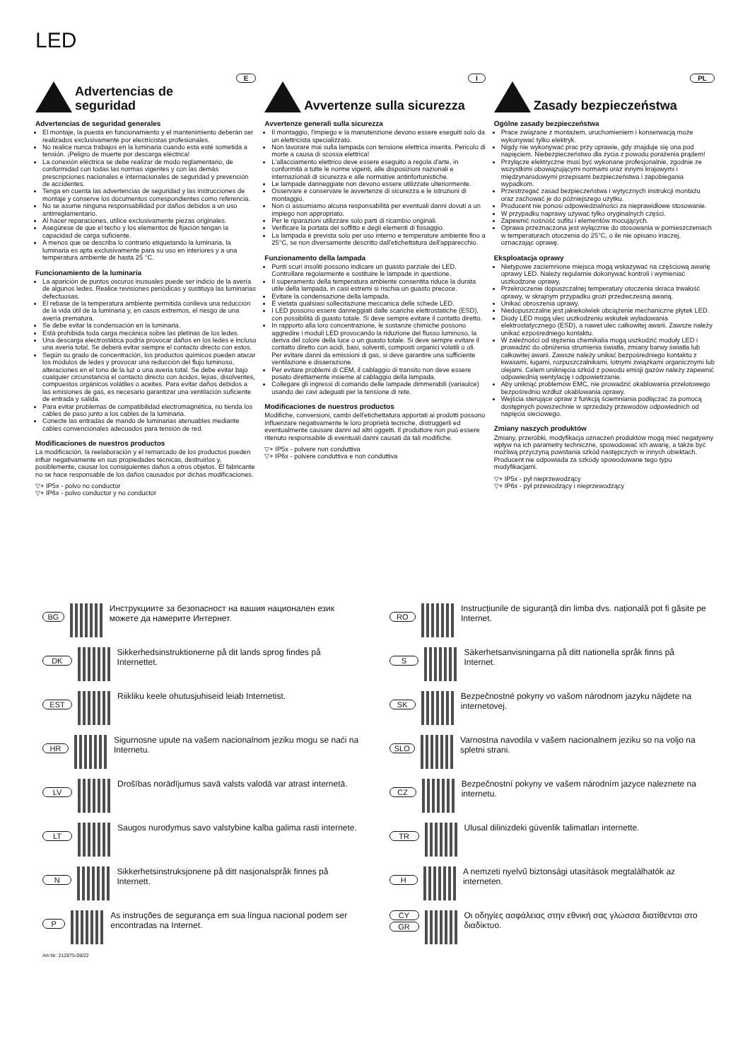LED
E
Advertencias de seguridad
Advertencias de seguridad generales
El montaje, la puesta en funcionamiento y el mantenimiento deberán ser realizados exclusivamente por electricistas profesionales.
No realice nunca trabajos en la luminaria cuando esta esté sometida a tensión. ¡Peligro de muerte por descarga eléctrica!
La conexión eléctrica se debe realizar de modo reglamentario, de conformidad con todas las normas vigentes y con las demás prescripciones nacionales e internacionales de seguridad y prevención de accidentes.
Tenga en cuenta las advertencias de seguridad y las instrucciones de montaje y conserve los documentos correspondientes como referencia.
No se asume ninguna responsabilidad por daños debidos a un uso antirreglamentario.
Al hacer reparaciones, utilice exclusivamente piezas originales.
Asegúrese de que el techo y los elementos de fijación tengan la capacidad de carga suficiente.
A menos que se describa lo contrario etiquetando la luminaria, la luminaria es apta exclusivamente para su uso en interiores y a una temperatura ambiente de hasta 25 °C.
Funcionamiento de la luminaria
La aparición de puntos oscuros inusuales puede ser indicio de la avería de algunos ledes. Realice revisiones periódicas y sustituya las luminarias defectuosas.
El rebase de la temperatura ambiente permitida conlleva una reducción de la vida útil de la luminaria y, en casos extremos, el riesgo de una avería prematura.
Se debe evitar la condensación en la luminaria.
Está prohibida toda carga mecánica sobre las pletinas de los ledes.
Una descarga electrostática podría provocar daños en los ledes e incluso una avería total. Se deberá evitar siempre el contacto directo con estos.
Según su grado de concentración, los productos químicos pueden atacar los módulos de ledes y provocar una reducción del flujo luminoso, alteraciones en el tono de la luz o una avería total. Se debe evitar bajo cualquier circunstancia el contacto directo con ácidos, lejías, disolventes, compuestos orgánicos volátiles o aceites. Para evitar daños debidos a las emisiones de gas, es necesario garantizar una ventilación suficiente de entrada y salida.
Para evitar problemas de compatibilidad electromagnética, no tienda los cables de paso junto a los cables de la luminaria.
Conecte las entradas de mando de luminarias atenuables mediante cables convencionales adecuados para tensión de red.
Modificaciones de nuestros productos
La modificación, la reelaboración y el remarcado de los productos pueden influir negativamente en sus propiedades técnicas, destruirlos y, posiblemente, causar los consiguientes daños a otros objetos. El fabricante no se hace responsable de los daños causados por dichas modificaciones.
▽+ IP5x - polvo no conductor
▽+ IP6x - polvo conductor y no conductor
I
Avvertenze sulla sicurezza
Avvertenze generali sulla sicurezza
Il montaggio, l'impiego e la manutenzione devono essere eseguiti solo da un elettricista specializzato.
Non lavorare mai sulla lampada con tensione elettrica inserita. Pericolo di morte a causa di scossa elettrica!
L'allacciamento elettrico deve essere eseguito a regola d'arte, in conformità a tutte le norme vigenti, alle disposizioni nazionali e internazionali di sicurezza e alle normative antinfortunistiche.
Le lampade danneggiate non devono essere utilizzate ulteriormente.
Osservare e conservare le avvertenze di sicurezza e le istruzioni di montaggio.
Non ci assumiamo alcuna responsabilità per eventuali danni dovuti a un impiego non appropriato.
Per le riparazioni utilizzare solo parti di ricambio originali.
Verificare la portata del soffitto e degli elementi di fissaggio.
La lampada è prevista solo per uso interno e temperature ambiente fino a 25°C, se non diversamente descritto dall'etichettatura dell'apparecchio.
Funzionamento della lampada
Punti scuri insoliti possono indicare un guasto parziale dei LED. Controllare regolarmente e sostituire le lampade in questione.
Il superamento della temperatura ambiente consentita riduce la durata utile della lampada, in casi estremi si rischia un guasto precoce.
Evitare la condensazione della lampada.
È vietata qualsiasi sollecitazione meccanica delle schede LED.
I LED possono essere danneggiati dalle scariche elettrostatiche (ESD), con possibilità di guasto totale. Si deve sempre evitare il contatto diretto.
In rapporto alla loro concentrazione, le sostanze chimiche possono aggredire i moduli LED provocando la riduzione del flusso luminoso, la deriva del colore della luce o un guasto totale. Si deve sempre evitare il contatto diretto con acidi, basi, solventi, composti organici volatili o oli. Per evitare danni da emissioni di gas, si deve garantire una sufficiente ventilazione e disaerazione.
Per evitare problemi di CEM, il cablaggio di transito non deve essere posato direttamente insieme al cablaggio della lampada.
Collegare gli ingressi di comando delle lampade dimmerabili (variaulce) usando dei cavi adeguati per la tensione di rete.
Modificaciones de nuestros productos
Modifiche, conversioni, cambi dell'etichettatura apportati ai prodotti possono influenzare negativamente le loro proprietà tecniche, distruggerli ed eventualmente causare danni ad altri oggetti. Il produttore non può essere ritenuto responsabile di eventuali danni causati da tali modifiche.
▽+ IP5x - polvere non conduttiva
▽+ IP6x - polvere conduttiva e non conduttiva
PL
Zasady bezpieczeństwa
Ogólne zasady bezpieczeństwa
Prace związane z montażem, uruchomieniem i konserwacją może wykonywać tylko elektryk.
Nigdy nie wykonywać prac przy oprawie, gdy znajduje się ona pod napięciem. Niebezpieczeństwo dla życia z powodu porażenia prądem!
Przyłącze elektryczne musi być wykonane profesjonalnie, zgodnie ze wszystkimi obowiązującymi normami oraz innymi krajowymi i międzynarodowymi przepisami bezpieczeństwa i zapobiegania wypadkom.
Przestrzegać zasad bezpieczeństwa i wytycznych instrukcji montażu oraz zachować je do późniejszego użytku.
Producent nie ponosi odpowiedzialności za nieprawidłowe stosowanie.
W przypadku naprawy używać tylko oryginalnych części.
Zapewnić nośność sufitu i elementów mocujących.
Oprawa przeznaczona jest wyłącznie do stosowania w pomieszczeniach w temperaturach otoczenia do 25°C, o ile nie opisano inaczej, oznaczając oprawę.
Eksploatacja oprawy
Nietypowe zaciemnione miejsca mogą wskazywać na częściową awarię oprawy LED. Należy regularnie dokonywać kontroli i wymieniać uszkodzone oprawy,
Przekroczenie dopuszczalnej temperatury otoczenia skraca trwałość oprawy, w skrajnym przypadku grozi przedwczesną awarią.
Unikać obroszenia oprawy.
Niedopuszczalne jest jakiekolwiek obciążenie mechaniczne płytek LED.
Diody LED mogą ulec uszkodzeniu wskutek wyładowania elektrostatycznego (ESD), a nawet ulec całkowitej awarii. Zawsze należy unikać ezpośredniego kontaktu.
W zależności od stężenia chemikalia mogą uszkodzić moduły LED i prowadzić do obniżenia strumienia światła, zmiany barwy światła lub całkowitej awarii. Zawsze należy unikać bezpośredniego kontaktu z kwasami, ługami, rozpuszczalnikami, lotnymi związkami organicznymi lub olejami. Celem uniknięcia szkód z powodu emisji gazów należy zapewnić odpowiednią wentylację i odpowietrzanie.
Aby uniknąć problemów EMC, nie prowadzić okablowania przelotowego bezpośrednio wzdłuż okablowania oprawy.
Wejścia sterujące opraw z funkcją ściemniania podłączać za pomocą dostępnych powszechnie w sprzedaży przewodów odpowiednich od napięcia sieciowego.
Zmiany naszych produktów
Zmiany, przeróbki, modyfikacja oznaczeń produktów mogą mieć negatywny wpływ na ich parametry techniczne, spowodować ich awarię, a także być możliwą przyczyną powstania szkód następczych w innych obiektach. Producent nie odpowiada za szkody spowodowane tego typu modyfikacjami.
▽+ IP5x - pył nieprzewodzący
▽+ IP6x - pył przewodzący i nieprzewodzący
BG Инструкциите за безопасност на вашия национален език можете да намерите Интернет.
RO Instrucțiunile de siguranță din limba dvs. națională pot fi găsite pe Internet.
DK Sikkerhedsinstruktionerne på dit lands sprog findes på Internettet.
S Säkerhetsanvisningarna på ditt nationella språk finns på Internet.
EST Riikliku keele ohutusjuhiseid leiab Internetist.
SK Bezpečnostné pokyny vo vašom národnom jazyku nájdete na internetovej.
HR Sigurnosne upute na vašem nacionalnom jeziku mogu se naći na Internetu.
SLO Varnostna navodila v vašem nacionalnem jeziku so na voljo na spletni strani.
LV Drošības norādījumus savā valsts valodā var atrast internetā.
CZ Bezpečnostní pokyny ve vašem národním jazyce naleznete na internetu.
LT Saugos nurodymus savo valstybine kalba galima rasti internete.
TR Ulusal dilinizdeki güvenlik talimatları internette.
N Sikkerhetsinstruksjonene på ditt nasjonalspråk finnes på Internett.
H A nemzeti nyelvű biztonsági utasítások megtalálhatók az interneten.
P As instruções de segurança em sua língua nacional podem ser encontradas na Internet.
CY
GR Οι οδηγίες ασφάλειας στην εθνική σας γλώσσα διατίθενται στο διαδίκτυο.
Art-Nr: 212875-09/22